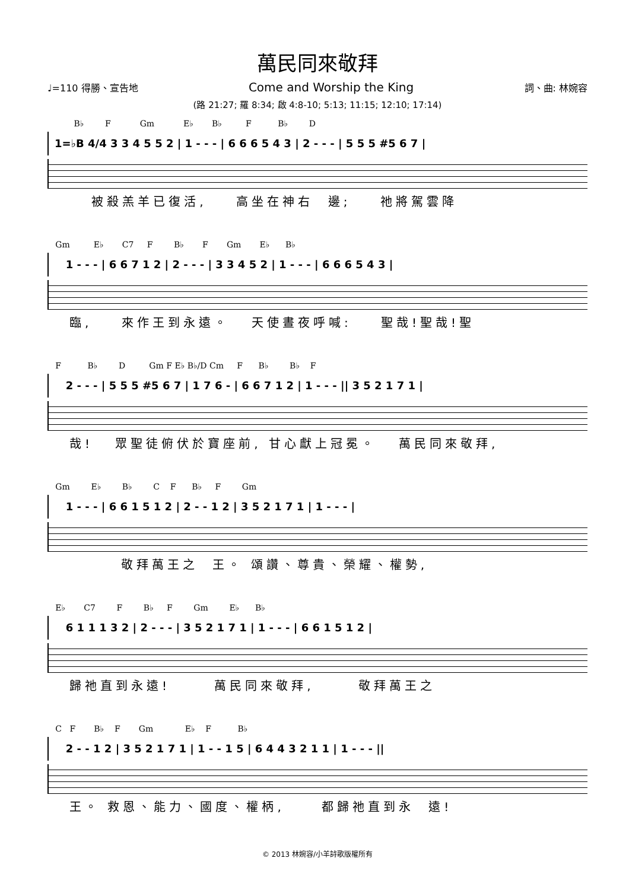萬民同來敬拜
♩=110 得勝、宣告地 Come and Worship the King 詞、曲: 林婉容
(路 21:27; 羅 8:34; 啟 4:8-10; 5:13; 11:15; 12:10; 17:14)
B♭ F Gm E♭ B♭ F B♭ D
1=♭B 4/4 3 3 4 5 5 2 | 1 - - - | 6 6 6 5 4 3 | 2 - - - | 5 5 5 #5 6 7 |
被殺羔羊已復活, 高坐在神右 邊; 祂將駕雲降
Gm E♭ C7 F B♭ F Gm E♭ B♭
1 - - - | 6 6 7 1 2 | 2 - - - | 3 3 4 5 2 | 1 - - - | 6 6 6 5 4 3 |
臨, 來作王到永遠。 天使晝夜呼喊: 聖哉!聖哉!聖
F B♭ D Gm F E♭ B♭/D Cm F B♭ B♭ F
2 - - - | 5 5 5 #5 6 7 | 1 7 6 - | 6 6 7 1 2 | 1 - - - || 3 5 2 1 7 1 |
哉! 眾聖徒俯伏於寶座前, 甘心獻上冠冕。 萬民同來敬拜,
Gm E♭ B♭ C F B♭ F Gm
1 - - - | 6 6 1 5 1 2 | 2 - - 1 2 | 3 5 2 1 7 1 | 1 - - - |
敬拜萬王之 王。 頌讚、尊貴、榮耀、權勢,
E♭ C7 F B♭ F Gm E♭ B♭
6 1 1 1 3 2 | 2 - - - | 3 5 2 1 7 1 | 1 - - - | 6 6 1 5 1 2 |
歸祂直到永遠! 萬民同來敬拜, 敬拜萬王之
C F B♭ F Gm E♭ F B♭
2 - - 1 2 | 3 5 2 1 7 1 | 1 - - 1 5 | 6 4 4 3 2 1 1 | 1 - - - ||
王。 救恩、能力、國度、權柄, 都歸祂直到永 遠!
© 2013 林婉容/小羊詩歌版權所有